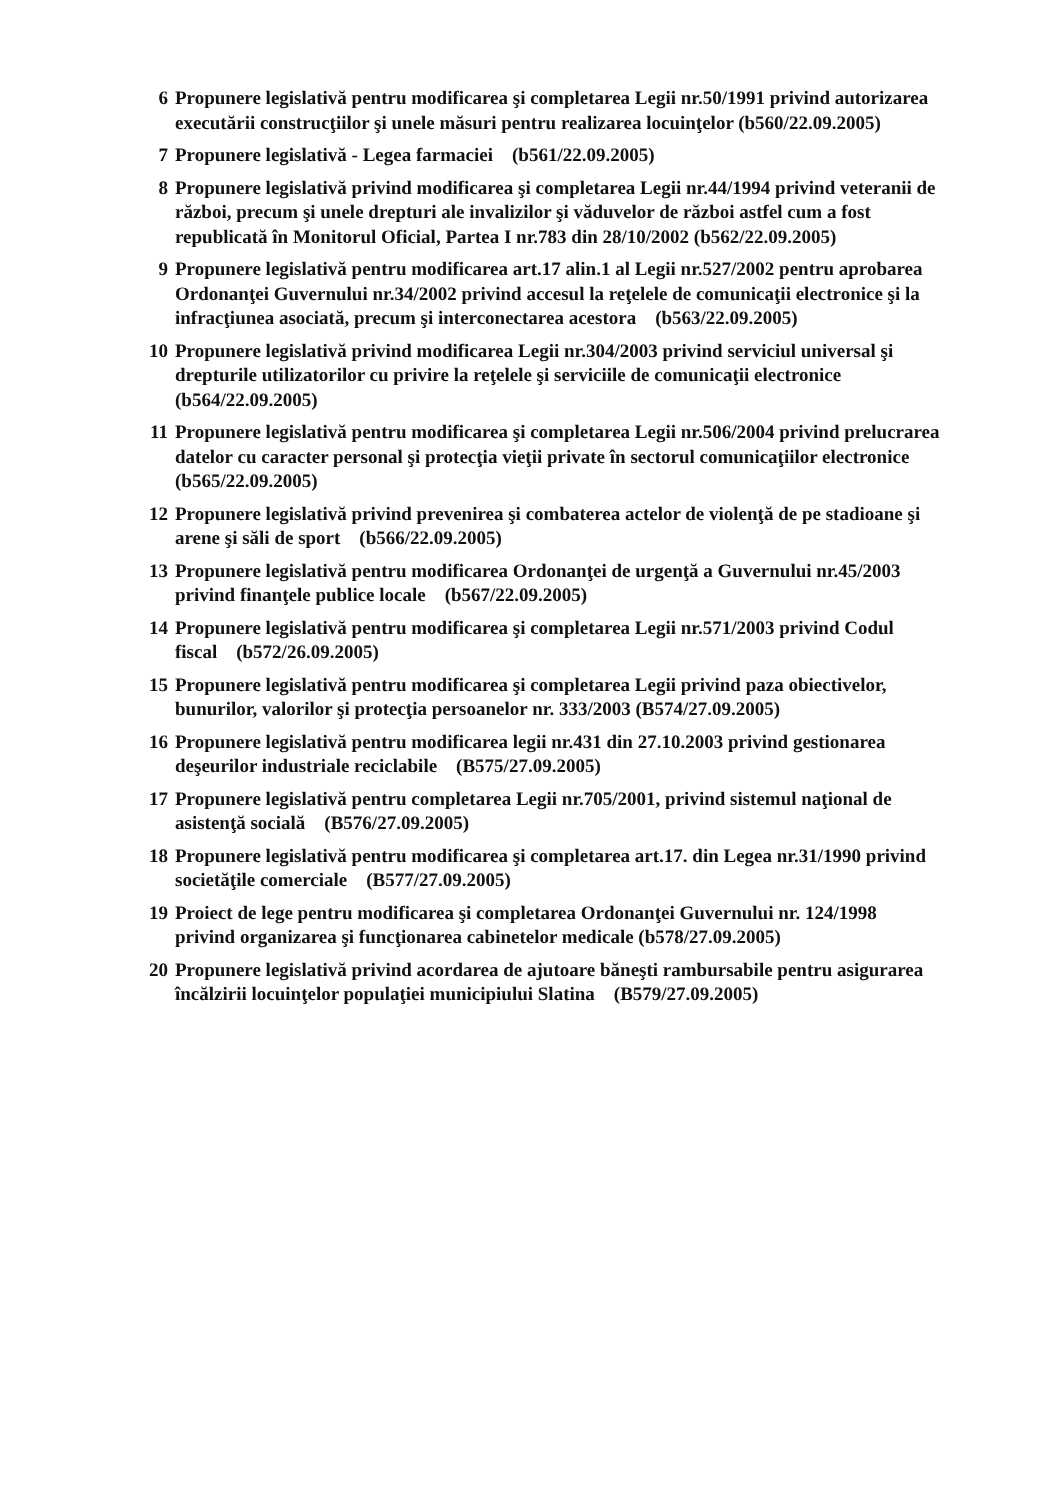6 Propunere legislativă pentru modificarea şi completarea Legii nr.50/1991 privind autorizarea executării construcţiilor şi unele măsuri pentru realizarea locuinţelor (b560/22.09.2005)
7 Propunere legislativă - Legea farmaciei (b561/22.09.2005)
8 Propunere legislativă privind modificarea şi completarea Legii nr.44/1994 privind veteranii de război, precum şi unele drepturi ale invalizilor şi văduvelor de război astfel cum a fost republicată în Monitorul Oficial, Partea I nr.783 din 28/10/2002 (b562/22.09.2005)
9 Propunere legislativă pentru modificarea art.17 alin.1 al Legii nr.527/2002 pentru aprobarea Ordonanţei Guvernului nr.34/2002 privind accesul la reţelele de comunicaţii electronice şi la infracţiunea asociată, precum şi interconectarea acestora (b563/22.09.2005)
10 Propunere legislativă privind modificarea Legii nr.304/2003 privind serviciul universal şi drepturile utilizatorilor cu privire la reţelele şi serviciile de comunicaţii electronice (b564/22.09.2005)
11 Propunere legislativă pentru modificarea şi completarea Legii nr.506/2004 privind prelucrarea datelor cu caracter personal şi protecţia vieţii private în sectorul comunicaţiilor electronice (b565/22.09.2005)
12 Propunere legislativă privind prevenirea şi combaterea actelor de violenţă de pe stadioane şi arene şi săli de sport (b566/22.09.2005)
13 Propunere legislativă pentru modificarea Ordonanţei de urgenţă a Guvernului nr.45/2003 privind finanţele publice locale (b567/22.09.2005)
14 Propunere legislativă pentru modificarea şi completarea Legii nr.571/2003 privind Codul fiscal (b572/26.09.2005)
15 Propunere legislativă pentru modificarea şi completarea Legii privind paza obiectivelor, bunurilor, valorilor şi protecţia persoanelor nr. 333/2003 (B574/27.09.2005)
16 Propunere legislativă pentru modificarea legii nr.431 din 27.10.2003 privind gestionarea deşeurilor industriale reciclabile (B575/27.09.2005)
17 Propunere legislativă pentru completarea Legii nr.705/2001, privind sistemul naţional de asistenţă socială (B576/27.09.2005)
18 Propunere legislativă pentru modificarea şi completarea art.17. din Legea nr.31/1990 privind societăţile comerciale (B577/27.09.2005)
19 Proiect de lege pentru modificarea şi completarea Ordonanţei Guvernului nr. 124/1998 privind organizarea şi funcţionarea cabinetelor medicale (b578/27.09.2005)
20 Propunere legislativă privind acordarea de ajutoare băneşti rambursabile pentru asigurarea încălzirii locuinţelor populaţiei municipiului Slatina (B579/27.09.2005)